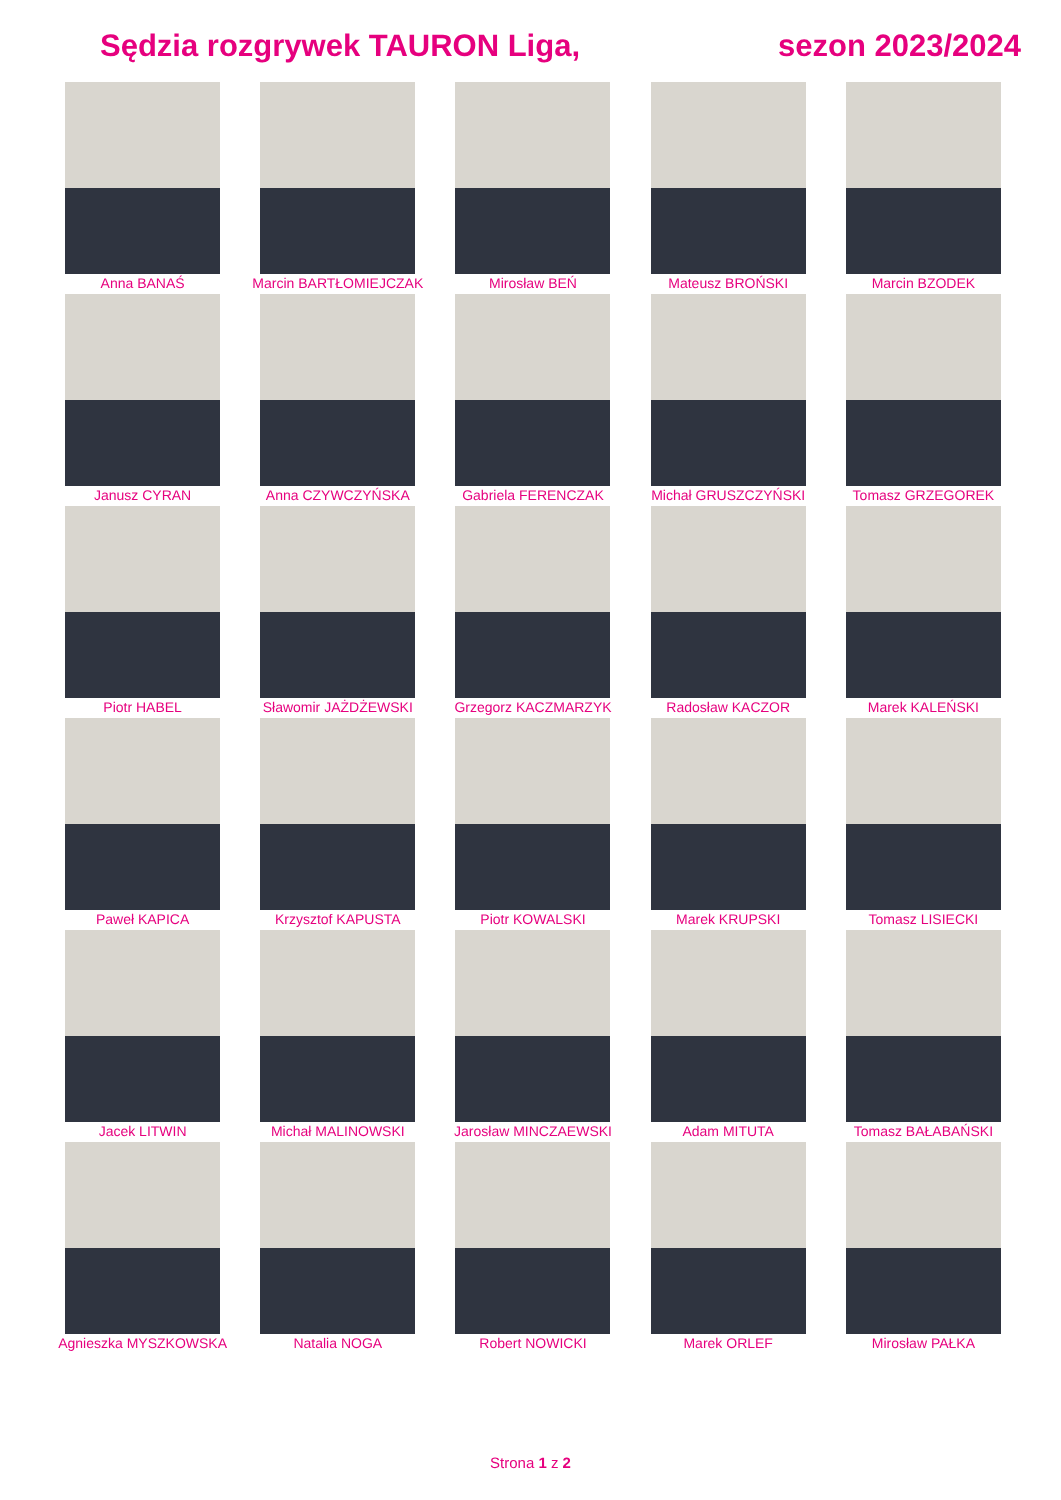Sędzia rozgrywek TAURON Liga, sezon 2023/2024
Anna BANAŚ
Marcin BARTŁOMIEJCZAK
Mirosław BEŃ
Mateusz BROŃSKI
Marcin BZODEK
Janusz CYRAN
Anna CZYWCZYŃSKA
Gabriela FERENCZAK
Michał GRUSZCZYŃSKI
Tomasz GRZEGOREK
Piotr HABEL
Sławomir JAŻDŻEWSKI
Grzegorz KACZMARZYK
Radosław KACZOR
Marek KALEŃSKI
Paweł KAPICA
Krzysztof KAPUSTA
Piotr KOWALSKI
Marek KRUPSKI
Tomasz LISIECKI
Jacek LITWIN
Michał MALINOWSKI
Jarosław MINCZAEWSKI
Adam MITUTA
Tomasz BAŁABAŃSKI
Agnieszka MYSZKOWSKA
Natalia NOGA
Robert NOWICKI
Marek ORLEF
Mirosław PAŁKA
Strona 1 z 2